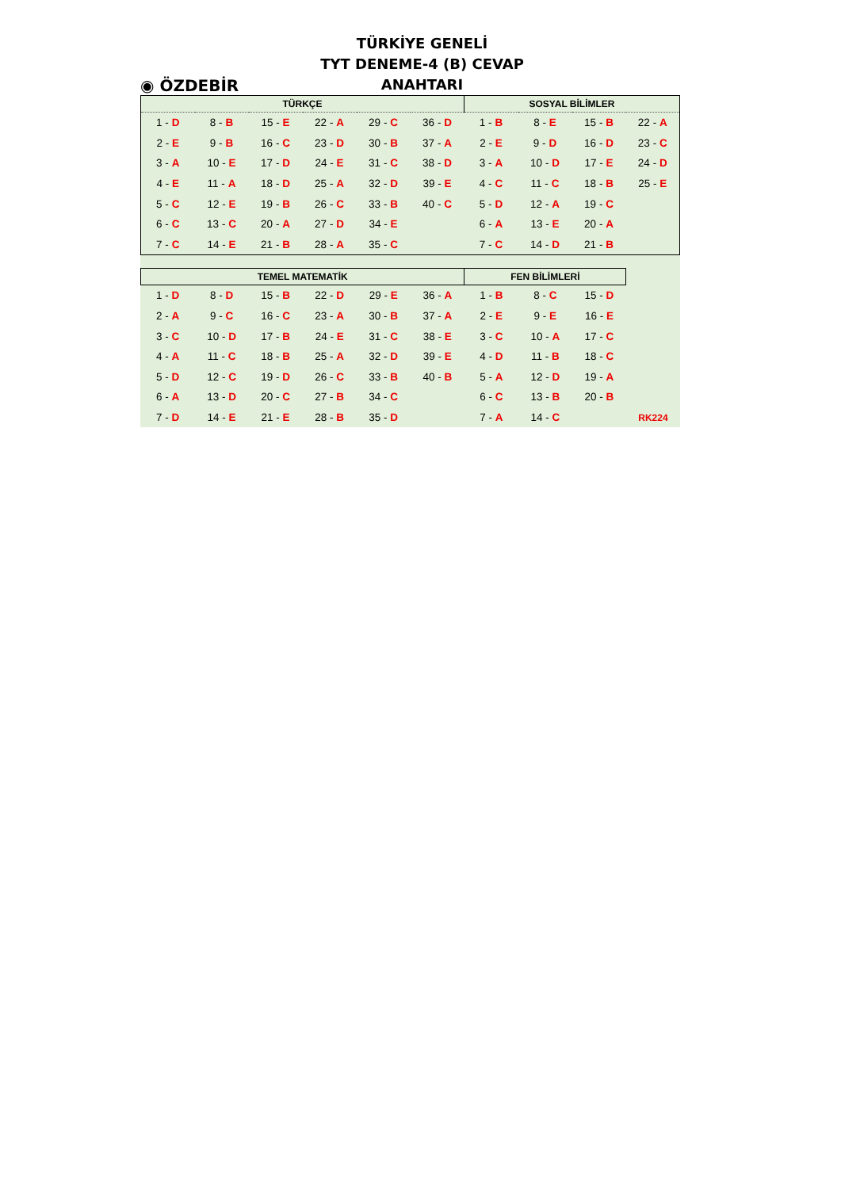◉ ÖZDEBİR
TÜRKİYE GENELİ
TYT DENEME-4 (B) CEVAP ANAHTARI
| TÜRKÇE | | | | | | SOSYAL BİLİMLER | | | |
| --- | --- | --- | --- | --- | --- | --- | --- | --- | --- |
| 1 - D | 8 - B | 15 - E | 22 - A | 29 - C | 36 - D | 1 - B | 8 - E | 15 - B | 22 - A |
| 2 - E | 9 - B | 16 - C | 23 - D | 30 - B | 37 - A | 2 - E | 9 - D | 16 - D | 23 - C |
| 3 - A | 10 - E | 17 - D | 24 - E | 31 - C | 38 - D | 3 - A | 10 - D | 17 - E | 24 - D |
| 4 - E | 11 - A | 18 - D | 25 - A | 32 - D | 39 - E | 4 - C | 11 - C | 18 - B | 25 - E |
| 5 - C | 12 - E | 19 - B | 26 - C | 33 - B | 40 - C | 5 - D | 12 - A | 19 - C | |
| 6 - C | 13 - C | 20 - A | 27 - D | 34 - E | | 6 - A | 13 - E | 20 - A | |
| 7 - C | 14 - E | 21 - B | 28 - A | 35 - C | | 7 - C | 14 - D | 21 - B | |
| TEMEL MATEMATİK | | | | | | FEN BİLİMLERİ | | | |
| --- | --- | --- | --- | --- | --- | --- | --- | --- | --- |
| 1 - D | 8 - D | 15 - B | 22 - D | 29 - E | 36 - A | 1 - B | 8 - C | 15 - D | |
| 2 - A | 9 - C | 16 - C | 23 - A | 30 - B | 37 - A | 2 - E | 9 - E | 16 - E | |
| 3 - C | 10 - D | 17 - B | 24 - E | 31 - C | 38 - E | 3 - C | 10 - A | 17 - C | |
| 4 - A | 11 - C | 18 - B | 25 - A | 32 - D | 39 - E | 4 - D | 11 - B | 18 - C | |
| 5 - D | 12 - C | 19 - D | 26 - C | 33 - B | 40 - B | 5 - A | 12 - D | 19 - A | |
| 6 - A | 13 - D | 20 - C | 27 - B | 34 - C | | 6 - C | 13 - B | 20 - B | |
| 7 - D | 14 - E | 21 - E | 28 - B | 35 - D | | 7 - A | 14 - C | | RK224 |